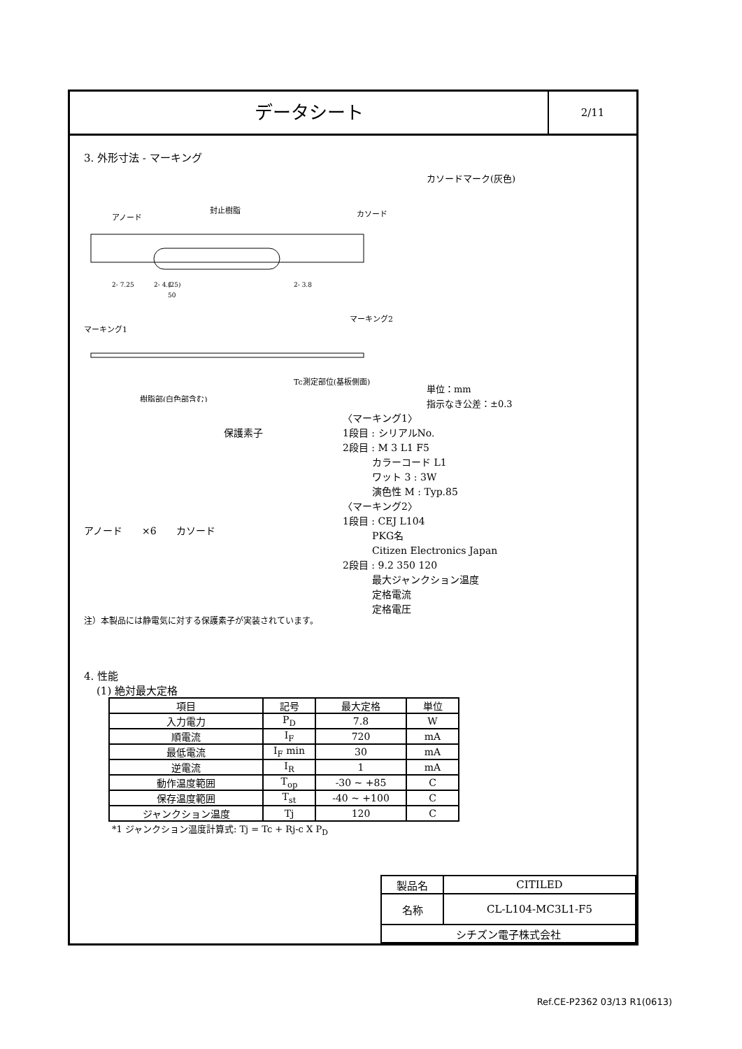データシート
2/11
3. 外形寸法 - マーキング
封止樹脂
アノード
カソード
マーキング1
マーキング2
樹脂部(白色部含む)
Tc測定部位(基板側面)
(25)
50
2- 7.25
2- 4.1
2- 3.8
カソードマーク(灰色)
単位：mm
指示なき公差：±0.3
保護素子
アノード　　×6　　カソード
注）本製品には静電気に対する保護素子が実装されています。
〈マーキング1〉
1段目 : シリアルNo.
2段目 : M 3 L1 F5
　　　カラーコード L1
　　　ワット 3 : 3W
　　　演色性 M : Typ.85
〈マーキング2〉
1段目 : CEJ L104
　　　PKG名
　　　Citizen Electronics Japan
2段目 : 9.2 350 120
　　　最大ジャンクション温度
　　　定格電流
　　　定格電圧
4. 性能
(1) 絶対最大定格
| 項目 | 記号 | 最大定格 | 単位 |
| --- | --- | --- | --- |
| 入力電力 | P<sub>D</sub> | 7.8 | W |
| 順電流 | I<sub>F</sub> | 720 | mA |
| 最低電流 | I<sub>F</sub> min | 30 | mA |
| 逆電流 | I<sub>R</sub> | 1 | mA |
| 動作温度範囲 | T<sub>op</sub> | -30 ~ +85 | C |
| 保存温度範囲 | T<sub>st</sub> | -40 ~ +100 | C |
| ジャンクション温度 | Tj | 120 | C |
*1 ジャンクション温度計算式: Tj = Tc + Rj-c X P<sub>D</sub>
| 製品名 | CITILED |
| 名称 | CL-L104-MC3L1-F5 |
| シチズン電子株式会社 | |
Ref.CE-P2362 03/13 R1(0613)